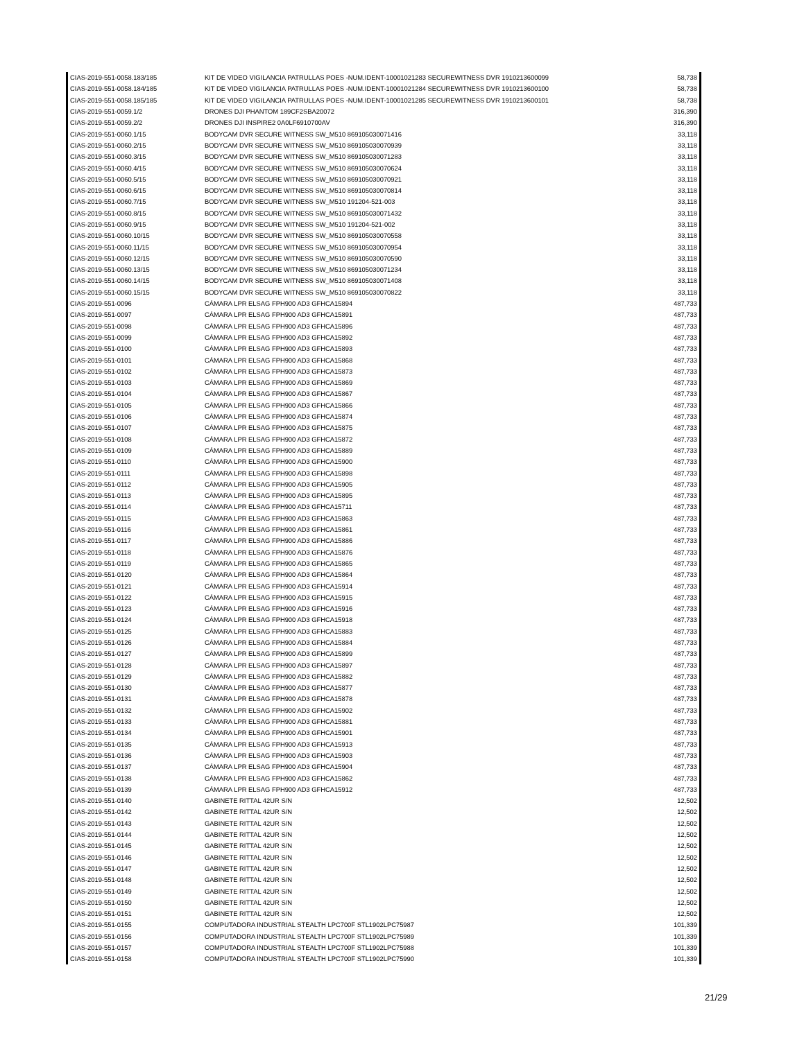| CIAS-2019-551-0058.183/185 | KIT DE VIDEO VIGILANCIA PATRULLAS POES -NUM.IDENT-10001021283 SECUREWITNESS DVR 1910213600099 | 58,738 |
| CIAS-2019-551-0058.184/185 | KIT DE VIDEO VIGILANCIA PATRULLAS POES -NUM.IDENT-10001021284 SECUREWITNESS DVR 1910213600100 | 58,738 |
| CIAS-2019-551-0058.185/185 | KIT DE VIDEO VIGILANCIA PATRULLAS POES -NUM.IDENT-10001021285 SECUREWITNESS DVR 1910213600101 | 58,738 |
| CIAS-2019-551-0059.1/2 | DRONES DJI PHANTOM 189CF2SBA20072 | 316,390 |
| CIAS-2019-551-0059.2/2 | DRONES DJI INSPIRE2 0A0LF6910700AV | 316,390 |
| CIAS-2019-551-0060.1/15 | BODYCAM DVR SECURE WITNESS SW_M510 869105030071416 | 33,118 |
| CIAS-2019-551-0060.2/15 | BODYCAM DVR SECURE WITNESS SW_M510 869105030070939 | 33,118 |
| CIAS-2019-551-0060.3/15 | BODYCAM DVR SECURE WITNESS SW_M510 869105030071283 | 33,118 |
| CIAS-2019-551-0060.4/15 | BODYCAM DVR SECURE WITNESS SW_M510 869105030070624 | 33,118 |
| CIAS-2019-551-0060.5/15 | BODYCAM DVR SECURE WITNESS SW_M510 869105030070921 | 33,118 |
| CIAS-2019-551-0060.6/15 | BODYCAM DVR SECURE WITNESS SW_M510 869105030070814 | 33,118 |
| CIAS-2019-551-0060.7/15 | BODYCAM DVR SECURE WITNESS SW_M510 191204-521-003 | 33,118 |
| CIAS-2019-551-0060.8/15 | BODYCAM DVR SECURE WITNESS SW_M510 869105030071432 | 33,118 |
| CIAS-2019-551-0060.9/15 | BODYCAM DVR SECURE WITNESS SW_M510 191204-521-002 | 33,118 |
| CIAS-2019-551-0060.10/15 | BODYCAM DVR SECURE WITNESS SW_M510 869105030070558 | 33,118 |
| CIAS-2019-551-0060.11/15 | BODYCAM DVR SECURE WITNESS SW_M510 869105030070954 | 33,118 |
| CIAS-2019-551-0060.12/15 | BODYCAM DVR SECURE WITNESS SW_M510 869105030070590 | 33,118 |
| CIAS-2019-551-0060.13/15 | BODYCAM DVR SECURE WITNESS SW_M510 869105030071234 | 33,118 |
| CIAS-2019-551-0060.14/15 | BODYCAM DVR SECURE WITNESS SW_M510 869105030071408 | 33,118 |
| CIAS-2019-551-0060.15/15 | BODYCAM DVR SECURE WITNESS SW_M510 869105030070822 | 33,118 |
| CIAS-2019-551-0096 | CÁMARA LPR ELSAG FPH900 AD3 GFHCA15894 | 487,733 |
| CIAS-2019-551-0097 | CÁMARA LPR ELSAG FPH900 AD3 GFHCA15891 | 487,733 |
| CIAS-2019-551-0098 | CÁMARA LPR ELSAG FPH900 AD3 GFHCA15896 | 487,733 |
| CIAS-2019-551-0099 | CÁMARA LPR ELSAG FPH900 AD3 GFHCA15892 | 487,733 |
| CIAS-2019-551-0100 | CÁMARA LPR ELSAG FPH900 AD3 GFHCA15893 | 487,733 |
| CIAS-2019-551-0101 | CÁMARA LPR ELSAG FPH900 AD3 GFHCA15868 | 487,733 |
| CIAS-2019-551-0102 | CÁMARA LPR ELSAG FPH900 AD3 GFHCA15873 | 487,733 |
| CIAS-2019-551-0103 | CÁMARA LPR ELSAG FPH900 AD3 GFHCA15869 | 487,733 |
| CIAS-2019-551-0104 | CÁMARA LPR ELSAG FPH900 AD3 GFHCA15867 | 487,733 |
| CIAS-2019-551-0105 | CÁMARA LPR ELSAG FPH900 AD3 GFHCA15866 | 487,733 |
| CIAS-2019-551-0106 | CÁMARA LPR ELSAG FPH900 AD3 GFHCA15874 | 487,733 |
| CIAS-2019-551-0107 | CÁMARA LPR ELSAG FPH900 AD3 GFHCA15875 | 487,733 |
| CIAS-2019-551-0108 | CÁMARA LPR ELSAG FPH900 AD3 GFHCA15872 | 487,733 |
| CIAS-2019-551-0109 | CÁMARA LPR ELSAG FPH900 AD3 GFHCA15889 | 487,733 |
| CIAS-2019-551-0110 | CÁMARA LPR ELSAG FPH900 AD3 GFHCA15900 | 487,733 |
| CIAS-2019-551-0111 | CÁMARA LPR ELSAG FPH900 AD3 GFHCA15898 | 487,733 |
| CIAS-2019-551-0112 | CÁMARA LPR ELSAG FPH900 AD3 GFHCA15905 | 487,733 |
| CIAS-2019-551-0113 | CÁMARA LPR ELSAG FPH900 AD3 GFHCA15895 | 487,733 |
| CIAS-2019-551-0114 | CÁMARA LPR ELSAG FPH900 AD3 GFHCA15711 | 487,733 |
| CIAS-2019-551-0115 | CÁMARA LPR ELSAG FPH900 AD3 GFHCA15863 | 487,733 |
| CIAS-2019-551-0116 | CÁMARA LPR ELSAG FPH900 AD3 GFHCA15861 | 487,733 |
| CIAS-2019-551-0117 | CÁMARA LPR ELSAG FPH900 AD3 GFHCA15886 | 487,733 |
| CIAS-2019-551-0118 | CÁMARA LPR ELSAG FPH900 AD3 GFHCA15876 | 487,733 |
| CIAS-2019-551-0119 | CÁMARA LPR ELSAG FPH900 AD3 GFHCA15865 | 487,733 |
| CIAS-2019-551-0120 | CÁMARA LPR ELSAG FPH900 AD3 GFHCA15864 | 487,733 |
| CIAS-2019-551-0121 | CÁMARA LPR ELSAG FPH900 AD3 GFHCA15914 | 487,733 |
| CIAS-2019-551-0122 | CÁMARA LPR ELSAG FPH900 AD3 GFHCA15915 | 487,733 |
| CIAS-2019-551-0123 | CÁMARA LPR ELSAG FPH900 AD3 GFHCA15916 | 487,733 |
| CIAS-2019-551-0124 | CÁMARA LPR ELSAG FPH900 AD3 GFHCA15918 | 487,733 |
| CIAS-2019-551-0125 | CÁMARA LPR ELSAG FPH900 AD3 GFHCA15883 | 487,733 |
| CIAS-2019-551-0126 | CÁMARA LPR ELSAG FPH900 AD3 GFHCA15884 | 487,733 |
| CIAS-2019-551-0127 | CÁMARA LPR ELSAG FPH900 AD3 GFHCA15899 | 487,733 |
| CIAS-2019-551-0128 | CÁMARA LPR ELSAG FPH900 AD3 GFHCA15897 | 487,733 |
| CIAS-2019-551-0129 | CÁMARA LPR ELSAG FPH900 AD3 GFHCA15882 | 487,733 |
| CIAS-2019-551-0130 | CÁMARA LPR ELSAG FPH900 AD3 GFHCA15877 | 487,733 |
| CIAS-2019-551-0131 | CÁMARA LPR ELSAG FPH900 AD3 GFHCA15878 | 487,733 |
| CIAS-2019-551-0132 | CÁMARA LPR ELSAG FPH900 AD3 GFHCA15902 | 487,733 |
| CIAS-2019-551-0133 | CÁMARA LPR ELSAG FPH900 AD3 GFHCA15881 | 487,733 |
| CIAS-2019-551-0134 | CÁMARA LPR ELSAG FPH900 AD3 GFHCA15901 | 487,733 |
| CIAS-2019-551-0135 | CÁMARA LPR ELSAG FPH900 AD3 GFHCA15913 | 487,733 |
| CIAS-2019-551-0136 | CÁMARA LPR ELSAG FPH900 AD3 GFHCA15903 | 487,733 |
| CIAS-2019-551-0137 | CÁMARA LPR ELSAG FPH900 AD3 GFHCA15904 | 487,733 |
| CIAS-2019-551-0138 | CÁMARA LPR ELSAG FPH900 AD3 GFHCA15862 | 487,733 |
| CIAS-2019-551-0139 | CÁMARA LPR ELSAG FPH900 AD3 GFHCA15912 | 487,733 |
| CIAS-2019-551-0140 | GABINETE RITTAL 42UR S/N | 12,502 |
| CIAS-2019-551-0142 | GABINETE RITTAL 42UR S/N | 12,502 |
| CIAS-2019-551-0143 | GABINETE RITTAL 42UR S/N | 12,502 |
| CIAS-2019-551-0144 | GABINETE RITTAL 42UR S/N | 12,502 |
| CIAS-2019-551-0145 | GABINETE RITTAL 42UR S/N | 12,502 |
| CIAS-2019-551-0146 | GABINETE RITTAL 42UR S/N | 12,502 |
| CIAS-2019-551-0147 | GABINETE RITTAL 42UR S/N | 12,502 |
| CIAS-2019-551-0148 | GABINETE RITTAL 42UR S/N | 12,502 |
| CIAS-2019-551-0149 | GABINETE RITTAL 42UR S/N | 12,502 |
| CIAS-2019-551-0150 | GABINETE RITTAL 42UR S/N | 12,502 |
| CIAS-2019-551-0151 | GABINETE RITTAL 42UR S/N | 12,502 |
| CIAS-2019-551-0155 | COMPUTADORA INDUSTRIAL STEALTH LPC700F STL1902LPC75987 | 101,339 |
| CIAS-2019-551-0156 | COMPUTADORA INDUSTRIAL STEALTH LPC700F STL1902LPC75989 | 101,339 |
| CIAS-2019-551-0157 | COMPUTADORA INDUSTRIAL STEALTH LPC700F STL1902LPC75988 | 101,339 |
| CIAS-2019-551-0158 | COMPUTADORA INDUSTRIAL STEALTH LPC700F STL1902LPC75990 | 101,339 |
21/29